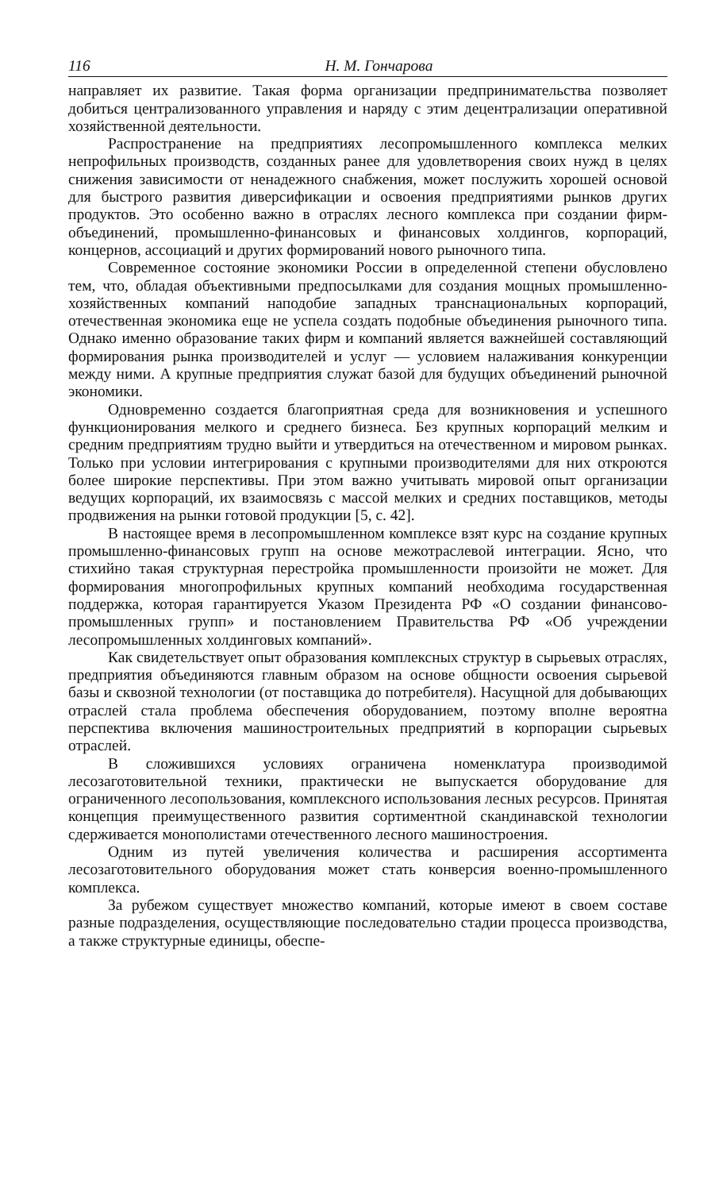116 Н. М. Гончарова
направляет их развитие. Такая форма организации предпринимательства позволяет добиться централизованного управления и наряду с этим децентрализации оперативной хозяйственной деятельности.
Распространение на предприятиях лесопромышленного комплекса мелких непрофильных производств, созданных ранее для удовлетворения своих нужд в целях снижения зависимости от ненадежного снабжения, может послужить хорошей основой для быстрого развития диверсификации и освоения предприятиями рынков других продуктов. Это особенно важно в отраслях лесного комплекса при создании фирм-объединений, промышленно-финансовых и финансовых холдингов, корпораций, концернов, ассоциаций и других формирований нового рыночного типа.
Современное состояние экономики России в определенной степени обусловлено тем, что, обладая объективными предпосылками для создания мощных промышленно-хозяйственных компаний наподобие западных транснациональных корпораций, отечественная экономика еще не успела создать подобные объединения рыночного типа. Однако именно образование таких фирм и компаний является важнейшей составляющий формирования рынка производителей и услуг — условием налаживания конкуренции между ними. А крупные предприятия служат базой для будущих объединений рыночной экономики.
Одновременно создается благоприятная среда для возникновения и успешного функционирования мелкого и среднего бизнеса. Без крупных корпораций мелким и средним предприятиям трудно выйти и утвердиться на отечественном и мировом рынках. Только при условии интегрирования с крупными производителями для них откроются более широкие перспективы. При этом важно учитывать мировой опыт организации ведущих корпораций, их взаимосвязь с массой мелких и средних поставщиков, методы продвижения на рынки готовой продукции [5, с. 42].
В настоящее время в лесопромышленном комплексе взят курс на создание крупных промышленно-финансовых групп на основе межотраслевой интеграции. Ясно, что стихийно такая структурная перестройка промышленности произойти не может. Для формирования многопрофильных крупных компаний необходима государственная поддержка, которая гарантируется Указом Президента РФ «О создании финансово-промышленных групп» и постановлением Правительства РФ «Об учреждении лесопромышленных холдинговых компаний».
Как свидетельствует опыт образования комплексных структур в сырьевых отраслях, предприятия объединяются главным образом на основе общности освоения сырьевой базы и сквозной технологии (от поставщика до потребителя). Насущной для добывающих отраслей стала проблема обеспечения оборудованием, поэтому вполне вероятна перспектива включения машиностроительных предприятий в корпорации сырьевых отраслей.
В сложившихся условиях ограничена номенклатура производимой лесозаготовительной техники, практически не выпускается оборудование для ограниченного лесопользования, комплексного использования лесных ресурсов. Принятая концепция преимущественного развития сортиментной скандинавской технологии сдерживается монополистами отечественного лесного машиностроения.
Одним из путей увеличения количества и расширения ассортимента лесозаготовительного оборудования может стать конверсия военно-промышленного комплекса.
За рубежом существует множество компаний, которые имеют в своем составе разные подразделения, осуществляющие последовательно стадии процесса производства, а также структурные единицы, обеспе-